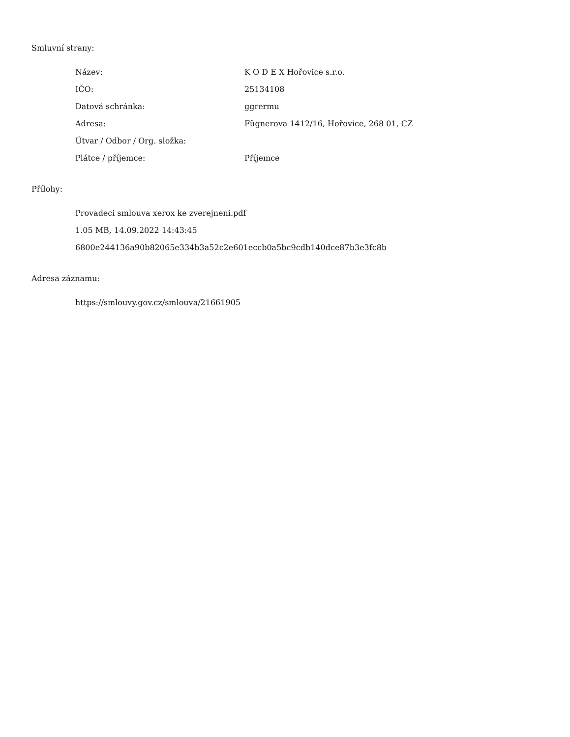Smluvní strany:
| Název: | K O D E X Hořovice s.r.o. |
| IČO: | 25134108 |
| Datová schránka: | ggrermu |
| Adresa: | Fügnerova 1412/16, Hořovice, 268 01, CZ |
| Útvar / Odbor / Org. složka: | |
| Plátce / příjemce: | Příjemce |
Přílohy:
Provadeci smlouva xerox ke zverejneni.pdf
1.05 MB, 14.09.2022 14:43:45
6800e244136a90b82065e334b3a52c2e601eccb0a5bc9cdb140dce87b3e3fc8b
Adresa záznamu:
https://smlouvy.gov.cz/smlouva/21661905